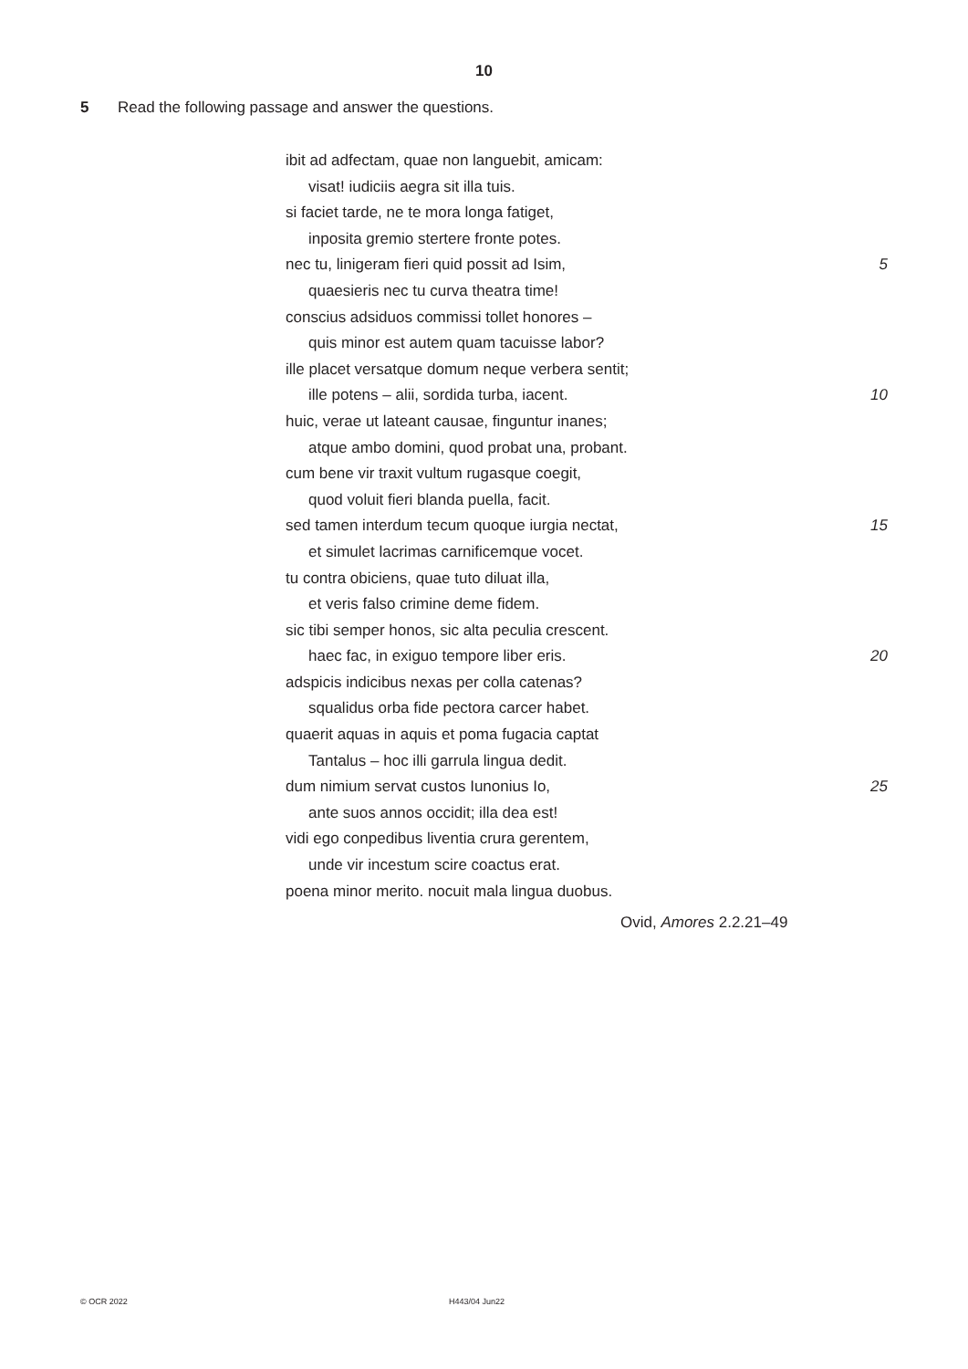10
5 Read the following passage and answer the questions.
ibit ad adfectam, quae non languebit, amicam:
visat! iudiciis aegra sit illa tuis.
si faciet tarde, ne te mora longa fatiget,
inposita gremio stertere fronte potes.
nec tu, linigeram fieri quid possit ad Isim, 5
quaesieris nec tu curva theatra time!
conscius adsiduos commissi tollet honores –
quis minor est autem quam tacuisse labor?
ille placet versatque domum neque verbera sentit;
ille potens – alii, sordida turba, iacent. 10
huic, verae ut lateant causae, finguntur inanes;
atque ambo domini, quod probat una, probant.
cum bene vir traxit vultum rugasque coegit,
quod voluit fieri blanda puella, facit.
sed tamen interdum tecum quoque iurgia nectat, 15
et simulet lacrimas carnificemque vocet.
tu contra obiciens, quae tuto diluat illa,
et veris falso crimine deme fidem.
sic tibi semper honos, sic alta peculia crescent.
haec fac, in exiguo tempore liber eris. 20
adspicis indicibus nexas per colla catenas?
squalidus orba fide pectora carcer habet.
quaerit aquas in aquis et poma fugacia captat
Tantalus – hoc illi garrula lingua dedit.
dum nimium servat custos Iunonius Io, 25
ante suos annos occidit; illa dea est!
vidi ego conpedibus liventia crura gerentem,
unde vir incestum scire coactus erat.
poena minor merito. nocuit mala lingua duobus.
Ovid, Amores 2.2.21–49
© OCR 2022 H443/04 Jun22